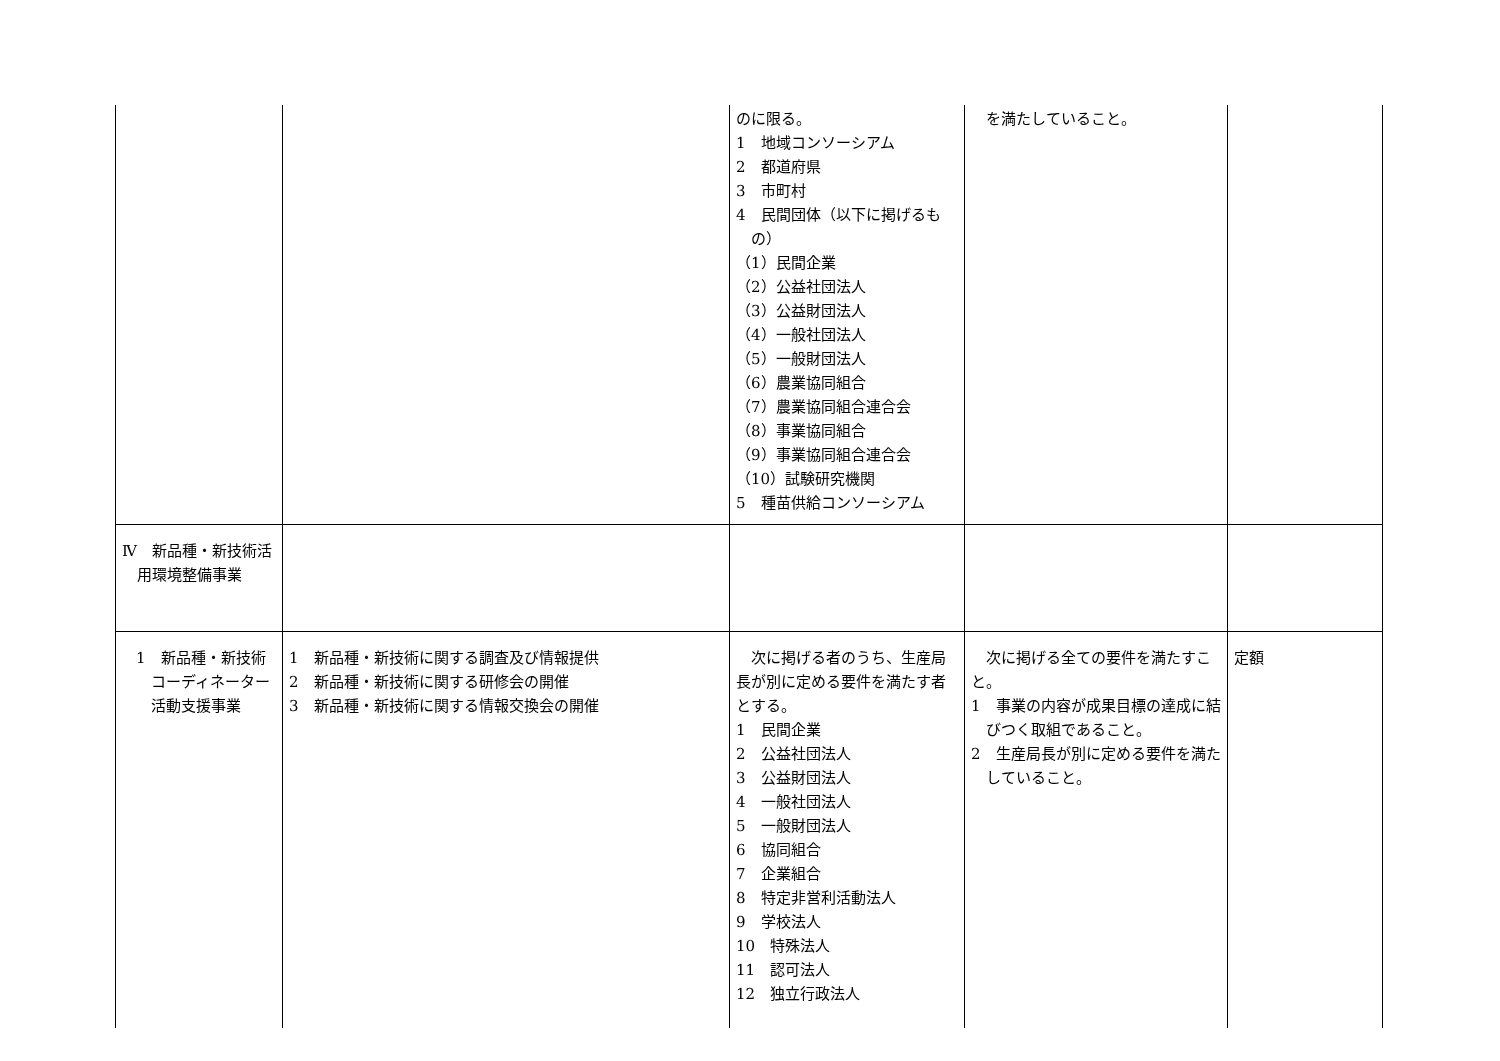| | | のに限る。 1 地域コンソーシアム 2 都道府県 3 市町村 4 民間団体（以下に掲げるもの） （1）民間企業 （2）公益社団法人 （3）公益財団法人 （4）一般社団法人 （5）一般財団法人 （6）農業協同組合 （7）農業協同組合連合会 （8）事業協同組合 （9）事業協同組合連合会 （10）試験研究機関 5 種苗供給コンソーシアム | を満たしていること。 | |
| Ⅳ 新品種・新技術活用環境整備事業 | | | | |
| 1 新品種・新技術コーディネーター活動支援事業 | 1 新品種・新技術に関する調査及び情報提供 2 新品種・新技術に関する研修会の開催 3 新品種・新技術に関する情報交換会の開催 | 次に掲げる者のうち、生産局長が別に定める要件を満たす者とする。 1 民間企業 2 公益社団法人 3 公益財団法人 4 一般社団法人 5 一般財団法人 6 協同組合 7 企業組合 8 特定非営利活動法人 9 学校法人 10 特殊法人 11 認可法人 12 独立行政法人 | 次に掲げる全ての要件を満たすこと。 1 事業の内容が成果目標の達成に結びつく取組であること。 2 生産局長が別に定める要件を満たしていること。 | 定額 |